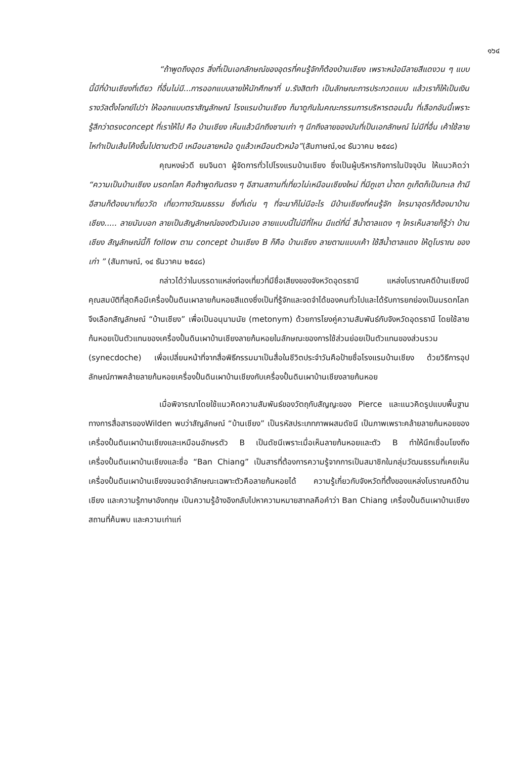๑๖๔
“ถ้าพูดถึงอุดร สิ่งที่เป็นเอกลักษณ์ของอุดรที่คนรู้จักก็ต้องบ้านเชียง เพราะหม้อมีลายสีแดงวน ๆ แบบนี้มีที่บ้านเชียงที่เดียว ที่อื่นไม่มี...การออกแบบลายให้นักศึกษาที่ ม.รังสิตทำ เป็นลักษณะการประกวดแบบ แล้วเราก็ให้เป็นเงินรางวัลตั้งโจทย์ไปว่า ให้ออกแบบตราสัญลักษณ์ โรงแรมบ้านเชียง ก็มาดูกันในคณะกรรมการบริหารตอนนั้น ที่เลือกอันนี้เพราะรู้สึกว่าตรงconcept ที่เราให้ไป คือ บ้านเชียง เห็นแล้วนึกถึงชามเก่า ๆ นึกถึงลายของมันที่เป็นเอกลักษณ์ ไม่มีที่อื่น เค้าใช้ลายไหทำเป็นเส้นโค้งขึ้นไปตามตัวบี เหมือนลายหม้อ ดูแล้วเหมือนตัวหม้อ”(สัมภาษณ์,๑๔ ธันวาคม ๒๕๔๘)
คุณหงษ์วดี ยมจินดา ผู้จัดการทั่วไปโรงแรมบ้านเชียง ซึ่งเป็นผู้บริหารกิจการในปัจจุบัน ให้แนวคิดว่า “ความเป็นบ้านเชียง มรดกโลก คือถ้าพูดกันตรง ๆ อีสานสถานที่เที่ยวไม่เหมือนเชียงใหม่ ที่มีภูเขา น้ำตก ภูเก็ตก็เป็นทะเล ถ้ามีอีสานก็ต้องมาเที่ยววัด เที่ยวทางวัฒนธรรม ซึ่งที่เด่น ๆ ที่จะมาก็ไม่มีอะไร มีบ้านเชียงที่คนรู้จัก ใครมาอุดรก็ต้องมาบ้านเชียง..... ลายมันบอก ลายเป็นสัญลักษณ์ของตัวมันเอง ลายแบบนี้ไม่มีที่ไหน มีแต่ที่นี่ สีน้ำตาลแดง ๆ ใครเห็นลายก็รู้ว่า บ้านเชียง สัญลักษณ์นี้ก็ follow ตาม concept บ้านเชียง B ก็คือ บ้านเชียง ลายตามแบบเค้า ใช้สีน้ำตาลแดง ให้ดูโบราณ ของเก่า ” (สัมภาษณ์, ๑๔ ธันวาคม ๒๕๔๘)
กล่าวได้ว่าในบรรดาแหล่งท่องเที่ยวที่มีชื่อเสียงของจังหวัดอุดรธานี แหล่งโบราณคดีบ้านเชียงมีคุณสมบัติที่สุดคือมีเครื่องปั้นดินเผาลายก้นหอยสีแดงซึ่งเป็นที่รู้จักและจดจำได้ของคนทั่วไปและได้รับการยกย่องเป็นมรดกโลก จึงเลือกสัญลักษณ์ “บ้านเชียง” เพื่อเป็นอนุนามนัย (metonym) ด้วยการโยงคู่ความสัมพันธ์กับจังหวัดอุดรธานี โดยใช้ลายก้นหอยเป็นตัวแทนของเครื่องปั้นดินเผาบ้านเชียงลายก้นหอยในลักษณะของการใช้ส่วนย่อยเป็นตัวแทนของส่วนรวม (synecdoche) เพื่อเปลี่ยนหน้าที่จากสื่อพิธีกรรมมาเป็นสื่อในชีวิตประจำวันคือป้ายชื่อโรงแรมบ้านเชียง ด้วยวิธีการอุปลักษณ์ภาพคล้ายลายก้นหอยเครื่องปั้นดินเผาบ้านเชียงกับเครื่องปั้นดินเผาบ้านเชียงลายก้นหอย
เมื่อพิจารณาโดยใช้แนวคิดความสัมพันธ์ของวัตถุกับสัญญะของ Pierce และแนวคิดรูปแบบพื้นฐานทางการสื่อสารของWilden พบว่าสัญลักษณ์ “บ้านเชียง” เป็นรหัสประเภทภาพผสมดัชนี เป็นภาพเพราะคล้ายลายก้นหอยของเครื่องปั้นดินเผาบ้านเชียงและเหมือนอักษรตัว B เป็นดัชนีเพราะเมื่อเห็นลายก้นหอยและตัว B ทำให้นึกเชื่อมโยงถึงเครื่องปั้นดินเผาบ้านเชียงและชื่อ “Ban Chiang” เป็นสารที่ต้องการความรู้จากการเป็นสมาชิกในกลุ่มวัฒนธรรมที่เคยเห็นเครื่องปั้นดินเผาบ้านเชียงจนจดจำลักษณะเฉพาะตัวคือลายก้นหอยได้ ความรู้เกี่ยวกับจังหวัดที่ตั้งของแหล่งโบราณคดีบ้านเชียง และความรู้ภาษาอังกฤษ เป็นความรู้อ้างอิงกลับไปหาความหมายสากลคือคำว่า Ban Chiang เครื่องปั้นดินเผาบ้านเชียง สถานที่ค้นพบ และความเก่าแก่